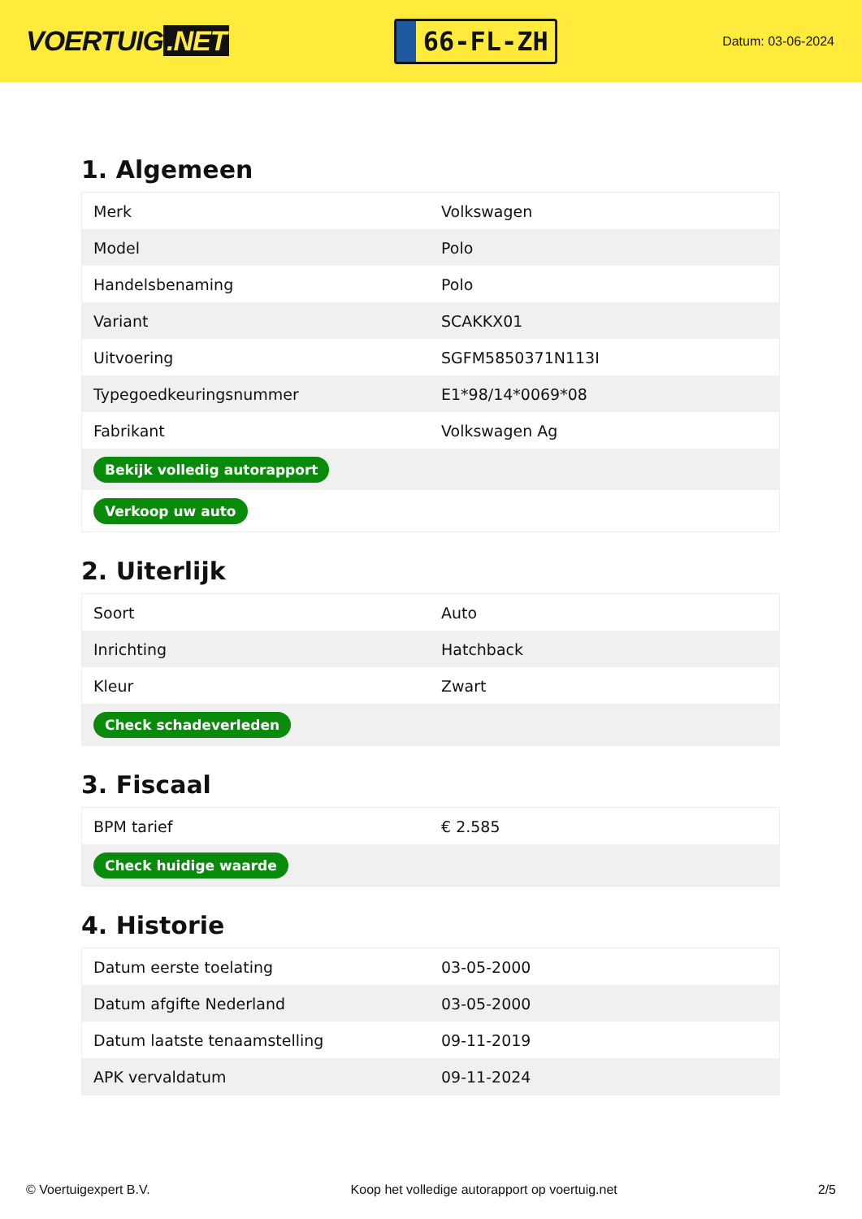VOERTUIG.NET
66-FL-ZH
Datum: 03-06-2024
1. Algemeen
| Merk | Volkswagen |
| Model | Polo |
| Handelsbenaming | Polo |
| Variant | SCAKKX01 |
| Uitvoering | SGFM5850371N113I |
| Typegoedkeuringsnummer | E1*98/14*0069*08 |
| Fabrikant | Volkswagen Ag |
| Bekijk volledig autorapport | |
| Verkoop uw auto | |
2. Uiterlijk
| Soort | Auto |
| Inrichting | Hatchback |
| Kleur | Zwart |
| Check schadeverleden | |
3. Fiscaal
| BPM tarief | € 2.585 |
| Check huidige waarde | |
4. Historie
| Datum eerste toelating | 03-05-2000 |
| Datum afgifte Nederland | 03-05-2000 |
| Datum laatste tenaamstelling | 09-11-2019 |
| APK vervaldatum | 09-11-2024 |
© Voertuigexpert B.V. Koop het volledige autorapport op voertuig.net 2/5